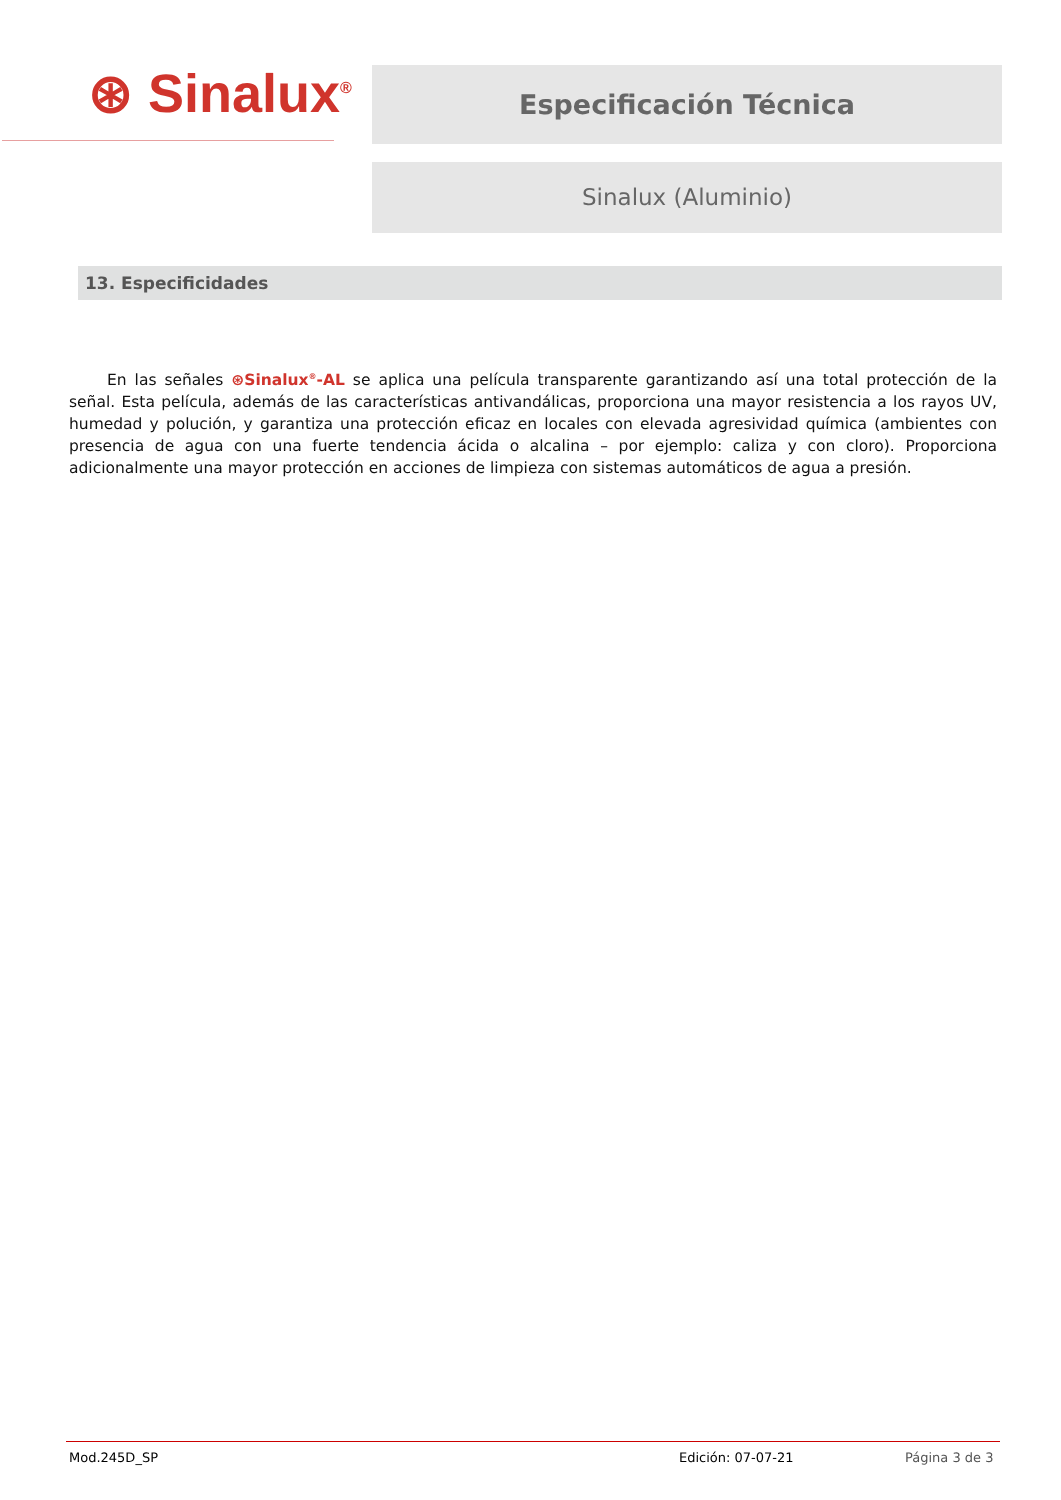⊛ Sinalux<sup>®</sup> Especificación Técnica
Sinalux (Aluminio)
13. Especificidades
En las señales ⊛Sinalux<sup>®</sup>-AL se aplica una película transparente garantizando así una total protección de la señal. Esta película, además de las características antivandálicas, proporciona una mayor resistencia a los rayos UV, humedad y polución, y garantiza una protección eficaz en locales con elevada agresividad química (ambientes con presencia de agua con una fuerte tendencia ácida o alcalina – por ejemplo: caliza y con cloro). Proporciona adicionalmente una mayor protección en acciones de limpieza con sistemas automáticos de agua a presión.
Mod.245D_SP Edición: 07-07-21 Página 3 de 3